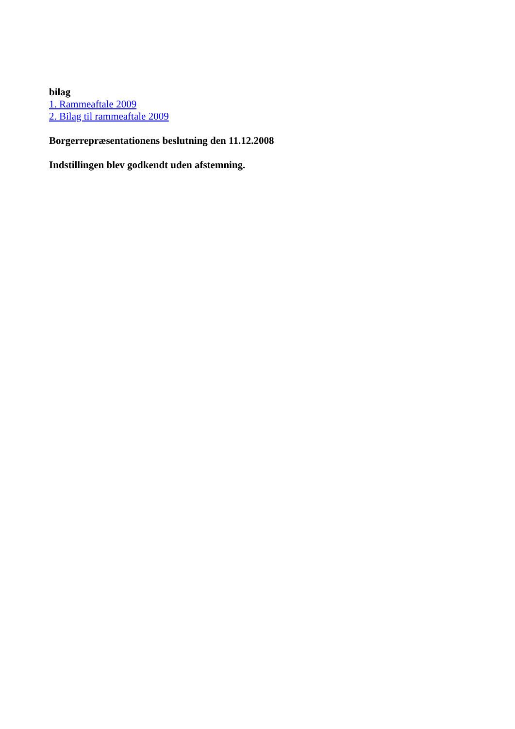bilag
1. Rammeaftale 2009
2. Bilag til rammeaftale 2009
Borgerrepræsentationens beslutning den 11.12.2008
Indstillingen blev godkendt uden afstemning.